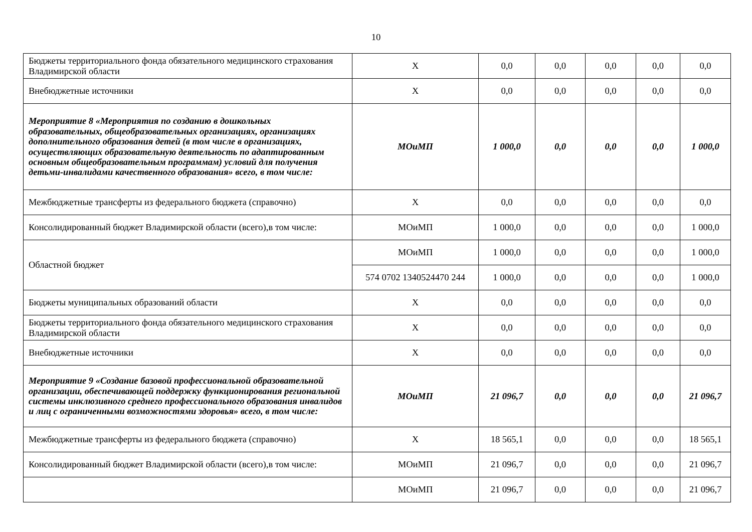10
| Бюджеты территориального фонда обязательного медицинского страхования Владимирской области | X | 0,0 | 0,0 | 0,0 | 0,0 | 0,0 |
| Внебюджетные источники | X | 0,0 | 0,0 | 0,0 | 0,0 | 0,0 |
| Мероприятие 8 «Мероприятия по созданию в дошкольных образовательных, общеобразовательных организациях, организациях дополнительного образования детей (в том числе в организациях, осуществляющих образовательную деятельность по адаптированным основным общеобразовательным программам) условий для получения детьми-инвалидами качественного образования» всего, в том числе: | МОиМП | 1 000,0 | 0,0 | 0,0 | 0,0 | 1 000,0 |
| Межбюджетные трансферты из федерального бюджета (справочно) | X | 0,0 | 0,0 | 0,0 | 0,0 | 0,0 |
| Консолидированный бюджет Владимирской области (всего),в том числе: | МОиМП | 1 000,0 | 0,0 | 0,0 | 0,0 | 1 000,0 |
| Областной бюджет | МОиМП | 1 000,0 | 0,0 | 0,0 | 0,0 | 1 000,0 |
| | 574 0702 1340524470 244 | 1 000,0 | 0,0 | 0,0 | 0,0 | 1 000,0 |
| Бюджеты муниципальных образований области | X | 0,0 | 0,0 | 0,0 | 0,0 | 0,0 |
| Бюджеты территориального фонда обязательного медицинского страхования Владимирской области | X | 0,0 | 0,0 | 0,0 | 0,0 | 0,0 |
| Внебюджетные источники | X | 0,0 | 0,0 | 0,0 | 0,0 | 0,0 |
| Мероприятие 9 «Создание базовой профессиональной образовательной организации, обеспечивающей поддержку функционирования региональной системы инклюзивного среднего профессионального образования инвалидов и лиц с ограниченными возможностями здоровья» всего, в том числе: | МОиМП | 21 096,7 | 0,0 | 0,0 | 0,0 | 21 096,7 |
| Межбюджетные трансферты из федерального бюджета (справочно) | X | 18 565,1 | 0,0 | 0,0 | 0,0 | 18 565,1 |
| Консолидированный бюджет Владимирской области (всего),в том числе: | МОиМП | 21 096,7 | 0,0 | 0,0 | 0,0 | 21 096,7 |
| | МОиМП | 21 096,7 | 0,0 | 0,0 | 0,0 | 21 096,7 |